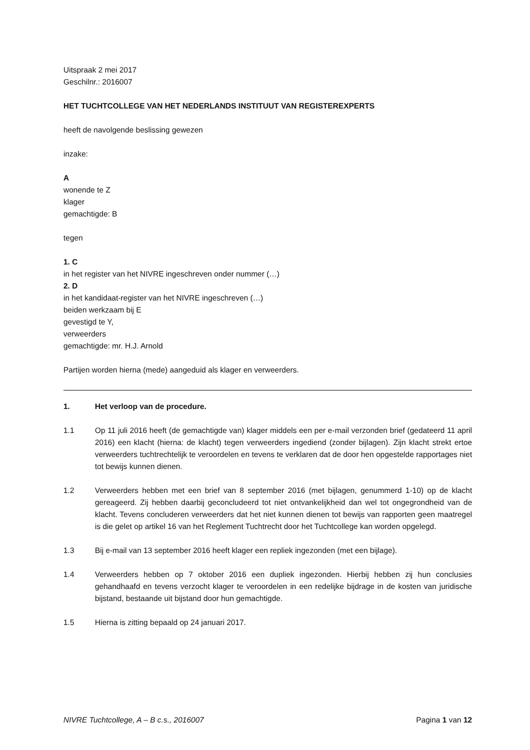Uitspraak 2 mei 2017
Geschilnr.: 2016007
HET TUCHTCOLLEGE VAN HET NEDERLANDS INSTITUUT VAN REGISTEREXPERTS
heeft de navolgende beslissing gewezen
inzake:
A
wonende te Z
klager
gemachtigde: B
tegen
1. C
in het register van het NIVRE ingeschreven onder nummer (…)
2. D
in het kandidaat-register van het NIVRE ingeschreven (…)
beiden werkzaam bij E
gevestigd te Y,
verweerders
gemachtigde: mr. H.J. Arnold
Partijen worden hierna (mede) aangeduid als klager en verweerders.
1. Het verloop van de procedure.
1.1 Op 11 juli 2016 heeft (de gemachtigde van) klager middels een per e-mail verzonden brief (gedateerd 11 april 2016) een klacht (hierna: de klacht) tegen verweerders ingediend (zonder bijlagen). Zijn klacht strekt ertoe verweerders tuchtrechtelijk te veroordelen en tevens te verklaren dat de door hen opgestelde rapportages niet tot bewijs kunnen dienen.
1.2 Verweerders hebben met een brief van 8 september 2016 (met bijlagen, genummerd 1-10) op de klacht gereageerd. Zij hebben daarbij geconcludeerd tot niet ontvankelijkheid dan wel tot ongegrondheid van de klacht. Tevens concluderen verweerders dat het niet kunnen dienen tot bewijs van rapporten geen maatregel is die gelet op artikel 16 van het Reglement Tuchtrecht door het Tuchtcollege kan worden opgelegd.
1.3 Bij e-mail van 13 september 2016 heeft klager een repliek ingezonden (met een bijlage).
1.4 Verweerders hebben op 7 oktober 2016 een dupliek ingezonden. Hierbij hebben zij hun conclusies gehandhaafd en tevens verzocht klager te veroordelen in een redelijke bijdrage in de kosten van juridische bijstand, bestaande uit bijstand door hun gemachtigde.
1.5 Hierna is zitting bepaald op 24 januari 2017.
NIVRE Tuchtcollege, A – B c.s., 2016007 Pagina 1 van 12